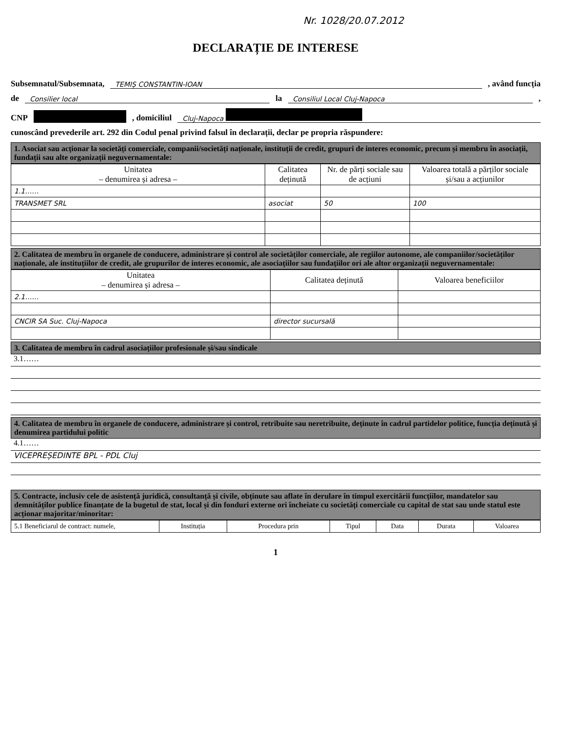Nr. 1028/20.07.2012
DECLARAȚIE DE INTERESE
Subsemnatul/Subsemnata, TEMIȘ CONSTANTIN-IOAN , având funcția
de Consilier local la Consiliul Local Cluj-Napoca ,
CNP , domiciliul Cluj-Napoca
cunoscând prevederile art. 292 din Codul penal privind falsul în declarații, declar pe propria răspundere:
1. Asociat sau acționar la societăți comerciale, companii/societăți naționale, instituții de credit, grupuri de interes economic, precum și membru în asociații, fundații sau alte organizații neguvernamentale:
| Unitatea – denumirea și adresa – | Calitatea deținută | Nr. de părți sociale sau de acțiuni | Valoarea totală a părților sociale și/sau a acțiunilor |
| --- | --- | --- | --- |
| 1.1…… | | | |
| TRANSMET SRL | asociat | 50 | 100 |
2. Calitatea de membru în organele de conducere, administrare și control ale societăților comerciale, ale regiilor autonome, ale companiilor/societăților naționale, ale instituțiilor de credit, ale grupurilor de interes economic, ale asociațiilor sau fundațiilor ori ale altor organizații neguvernamentale:
| Unitatea – denumirea și adresa – | Calitatea deținută | Valoarea beneficiilor |
| --- | --- | --- |
| 2.1…… | | |
| CNCIR SA Suc. Cluj-Napoca | director sucursală | |
3. Calitatea de membru în cadrul asociațiilor profesionale și/sau sindicale
3.1……
4. Calitatea de membru în organele de conducere, administrare și control, retribuite sau neretribuite, deținute în cadrul partidelor politice, funcția deținută și denumirea partidului politic
4.1……
VICEPREȘEDINTE BPL - PDL Cluj
5. Contracte, inclusiv cele de asistență juridică, consultanță și civile, obținute sau aflate în derulare în timpul exercitării funcțiilor, mandatelor sau demnităților publice finanțate de la bugetul de stat, local și din fonduri externe ori încheiate cu societăți comerciale cu capital de stat sau unde statul este acționar majoritar/minoritar:
| 5.1 Beneficiarul de contract: numele, | Instituția | Procedura prin | Tipul | Data | Durata | Valoarea |
1